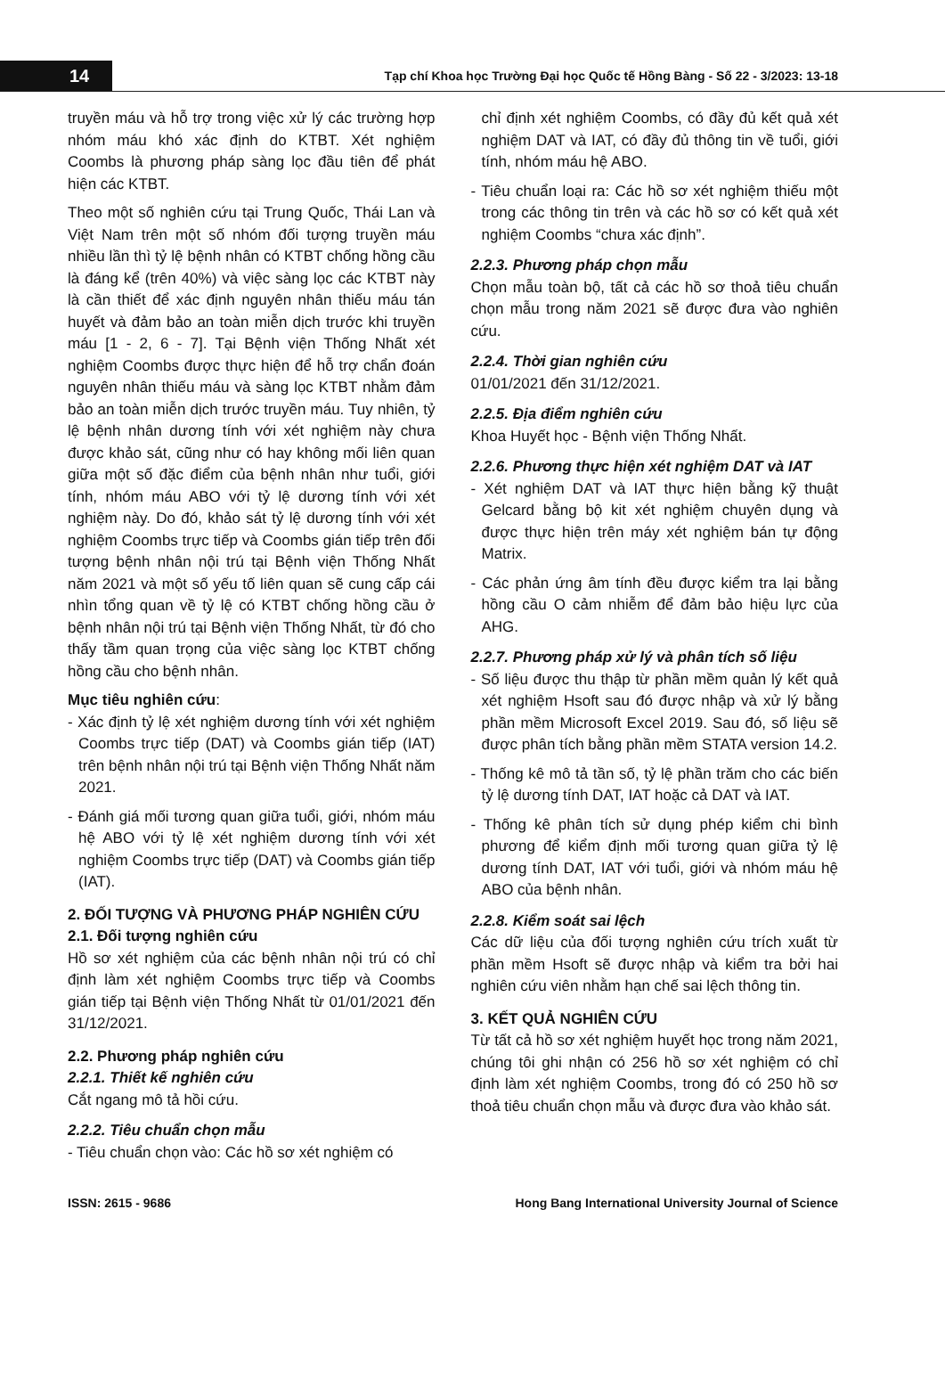14
Tạp chí Khoa học Trường Đại học Quốc tế Hồng Bàng - Số 22 - 3/2023: 13-18
truyền máu và hỗ trợ trong việc xử lý các trường hợp nhóm máu khó xác định do KTBT. Xét nghiệm Coombs là phương pháp sàng lọc đầu tiên để phát hiện các KTBT.
Theo một số nghiên cứu tại Trung Quốc, Thái Lan và Việt Nam trên một số nhóm đối tượng truyền máu nhiều lần thì tỷ lệ bệnh nhân có KTBT chống hồng cầu là đáng kể (trên 40%) và việc sàng lọc các KTBT này là cần thiết để xác định nguyên nhân thiếu máu tán huyết và đảm bảo an toàn miễn dịch trước khi truyền máu [1 - 2, 6 - 7]. Tại Bệnh viện Thống Nhất xét nghiệm Coombs được thực hiện để hỗ trợ chẩn đoán nguyên nhân thiếu máu và sàng lọc KTBT nhằm đảm bảo an toàn miễn dịch trước truyền máu. Tuy nhiên, tỷ lệ bệnh nhân dương tính với xét nghiệm này chưa được khảo sát, cũng như có hay không mối liên quan giữa một số đặc điểm của bệnh nhân như tuổi, giới tính, nhóm máu ABO với tỷ lệ dương tính với xét nghiệm này. Do đó, khảo sát tỷ lệ dương tính với xét nghiệm Coombs trực tiếp và Coombs gián tiếp trên đối tượng bệnh nhân nội trú tại Bệnh viện Thống Nhất năm 2021 và một số yếu tố liên quan sẽ cung cấp cái nhìn tổng quan về tỷ lệ có KTBT chống hồng cầu ở bệnh nhân nội trú tại Bệnh viện Thống Nhất, từ đó cho thấy tầm quan trọng của việc sàng lọc KTBT chống hồng cầu cho bệnh nhân.
Mục tiêu nghiên cứu:
- Xác định tỷ lệ xét nghiệm dương tính với xét nghiệm Coombs trực tiếp (DAT) và Coombs gián tiếp (IAT) trên bệnh nhân nội trú tại Bệnh viện Thống Nhất năm 2021.
- Đánh giá mối tương quan giữa tuổi, giới, nhóm máu hệ ABO với tỷ lệ xét nghiệm dương tính với xét nghiệm Coombs trực tiếp (DAT) và Coombs gián tiếp (IAT).
2. ĐỐI TƯỢNG VÀ PHƯƠNG PHÁP NGHIÊN CỨU
2.1. Đối tượng nghiên cứu
Hồ sơ xét nghiệm của các bệnh nhân nội trú có chỉ định làm xét nghiệm Coombs trực tiếp và Coombs gián tiếp tại Bệnh viện Thống Nhất từ 01/01/2021 đến 31/12/2021.
2.2. Phương pháp nghiên cứu
2.2.1. Thiết kế nghiên cứu
Cắt ngang mô tả hồi cứu.
2.2.2. Tiêu chuẩn chọn mẫu
- Tiêu chuẩn chọn vào: Các hồ sơ xét nghiệm có
chỉ định xét nghiệm Coombs, có đầy đủ kết quả xét nghiệm DAT và IAT, có đầy đủ thông tin về tuổi, giới tính, nhóm máu hệ ABO.
- Tiêu chuẩn loại ra: Các hồ sơ xét nghiệm thiếu một trong các thông tin trên và các hồ sơ có kết quả xét nghiệm Coombs “chưa xác định”.
2.2.3. Phương pháp chọn mẫu
Chọn mẫu toàn bộ, tất cả các hồ sơ thoả tiêu chuẩn chọn mẫu trong năm 2021 sẽ được đưa vào nghiên cứu.
2.2.4. Thời gian nghiên cứu
01/01/2021 đến 31/12/2021.
2.2.5. Địa điểm nghiên cứu
Khoa Huyết học - Bệnh viện Thống Nhất.
2.2.6. Phương thực hiện xét nghiệm DAT và IAT
- Xét nghiệm DAT và IAT thực hiện bằng kỹ thuật Gelcard bằng bộ kit xét nghiệm chuyên dụng và được thực hiện trên máy xét nghiệm bán tự động Matrix.
- Các phản ứng âm tính đều được kiểm tra lại bằng hồng cầu O cảm nhiễm để đảm bảo hiệu lực của AHG.
2.2.7. Phương pháp xử lý và phân tích số liệu
- Số liệu được thu thập từ phần mềm quản lý kết quả xét nghiệm Hsoft sau đó được nhập và xử lý bằng phần mềm Microsoft Excel 2019. Sau đó, số liệu sẽ được phân tích bằng phần mềm STATA version 14.2.
- Thống kê mô tả tần số, tỷ lệ phần trăm cho các biến tỷ lệ dương tính DAT, IAT hoặc cả DAT và IAT.
- Thống kê phân tích sử dụng phép kiểm chi bình phương để kiểm định mối tương quan giữa tỷ lệ dương tính DAT, IAT với tuổi, giới và nhóm máu hệ ABO của bệnh nhân.
2.2.8. Kiểm soát sai lệch
Các dữ liệu của đối tượng nghiên cứu trích xuất từ phần mềm Hsoft sẽ được nhập và kiểm tra bởi hai nghiên cứu viên nhằm hạn chế sai lệch thông tin.
3. KẾT QUẢ NGHIÊN CỨU
Từ tất cả hồ sơ xét nghiệm huyết học trong năm 2021, chúng tôi ghi nhận có 256 hồ sơ xét nghiệm có chỉ định làm xét nghiệm Coombs, trong đó có 250 hồ sơ thoả tiêu chuẩn chọn mẫu và được đưa vào khảo sát.
ISSN: 2615 - 9686 Hong Bang International University Journal of Science